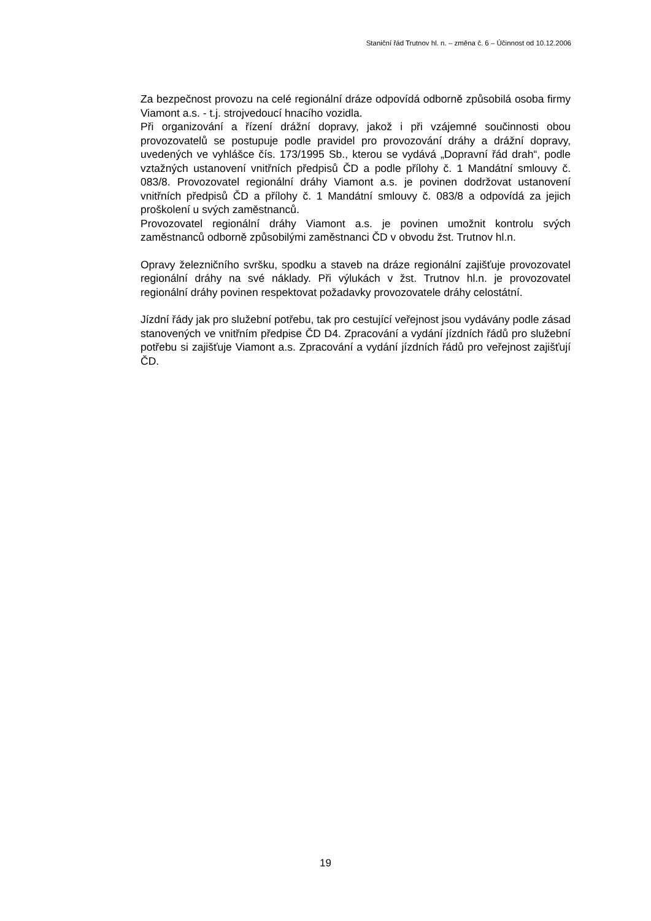Staniční řád Trutnov hl. n. – změna č. 6 – Účinnost od 10.12.2006
Za bezpečnost provozu na celé regionální dráze odpovídá odborně způsobilá osoba firmy Viamont a.s. - t.j. strojvedoucí hnacího vozidla.
Při organizování a řízení drážní dopravy, jakož i při vzájemné součinnosti obou provozovatelů se postupuje podle pravidel pro provozování dráhy a drážní dopravy, uvedených ve vyhlášce čís. 173/1995 Sb., kterou se vydává „Dopravní řád drah“, podle vztažných ustanovení vnitřních předpisů ČD a podle přílohy č. 1 Mandátní smlouvy č. 083/8. Provozovatel regionální dráhy Viamont a.s. je povinen dodržovat ustanovení vnitřních předpisů ČD a přílohy č. 1 Mandátní smlouvy č. 083/8 a odpovídá za jejich proškolení u svých zaměstnanců.
Provozovatel regionální dráhy Viamont a.s. je povinen umožnit kontrolu svých zaměstnanců odborně způsobilými zaměstnanci ČD v obvodu žst. Trutnov hl.n.
Opravy železničního svršku, spodku a staveb na dráze regionální zajišťuje provozovatel regionální dráhy na své náklady. Při výlukách v žst. Trutnov hl.n. je provozovatel regionální dráhy povinen respektovat požadavky provozovatele dráhy celostátní.
Jízdní řády jak pro služební potřebu, tak pro cestující veřejnost jsou vydávány podle zásad stanovených ve vnitřním předpise ČD D4. Zpracování a vydání jízdních řádů pro služební potřebu si zajišťuje Viamont a.s. Zpracování a vydání jízdních řádů pro veřejnost zajišťují ČD.
19